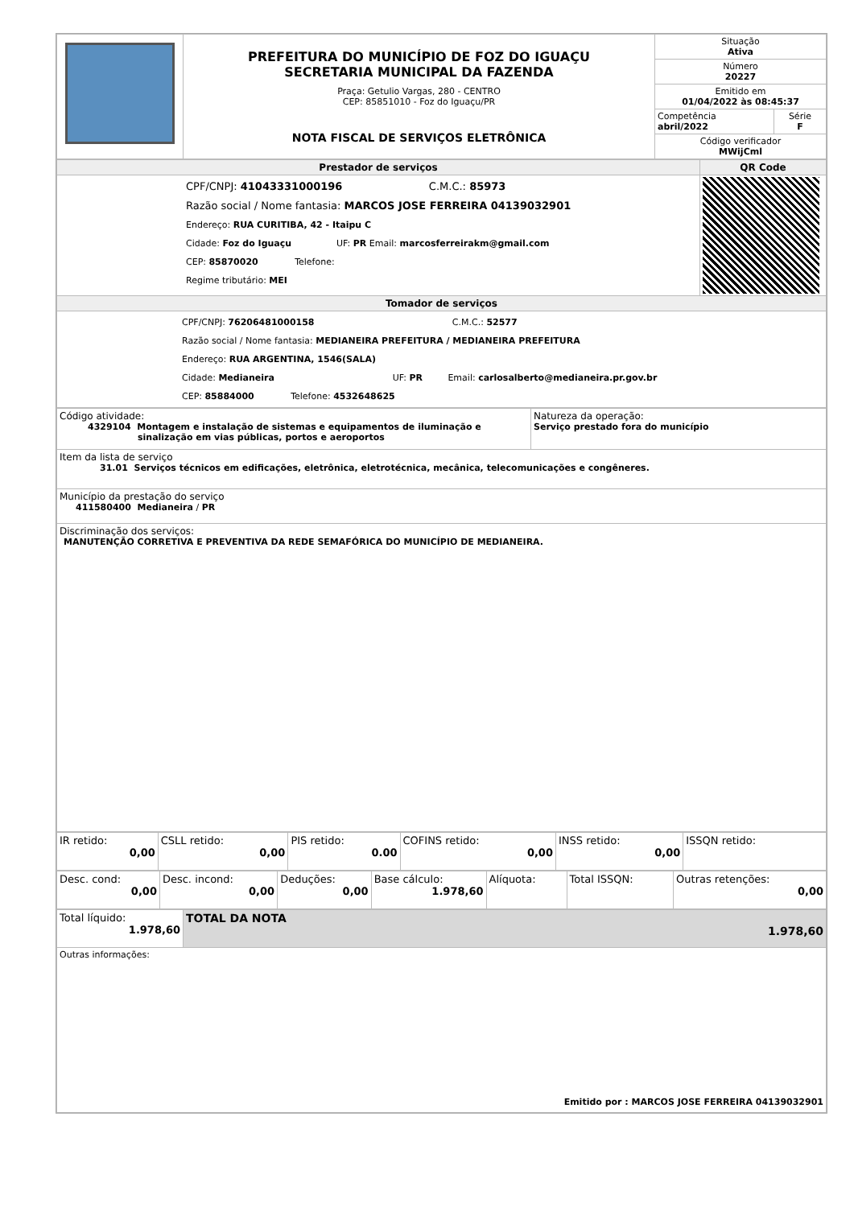| | PREFEITURA DO MUNICÍPIO DE FOZ DO IGUAÇU SECRETARIA MUNICIPAL DA FAZENDA Praça: Getulio Vargas, 280 - CENTRO CEP: 85851010 - Foz do Iguaçu/PR NOTA FISCAL DE SERVIÇOS ELETRÔNICA | Situação Ativa | |
| | | Número 20227 | |
| | | Emitido em 01/04/2022 às 08:45:37 | |
| | | Competência abril/2022 | Série F |
| | | Código verificador MWijCml | |
| Prestador de serviços | QR Code |
| CPF/CNPJ: 41043331000196 C.M.C.: 85973 Razão social / Nome fantasia: MARCOS JOSE FERREIRA 04139032901 Endereço: RUA CURITIBA, 42 - Itaipu C Cidade: Foz do Iguaçu UF: PR Email: marcosferreirakm@gmail.com CEP: 85870020 Telefone: Regime tributário: MEI | |
| Tomador de serviços | |
| CPF/CNPJ: 76206481000158 C.M.C.: 52577 Razão social / Nome fantasia: MEDIANEIRA PREFEITURA / MEDIANEIRA PREFEITURA Endereço: RUA ARGENTINA, 1546(SALA) Cidade: Medianeira UF: PR Email: carlosalberto@medianeira.pr.gov.br CEP: 85884000 Telefone: 4532648625 | |
| Código atividade: 4329104 Montagem e instalação de sistemas e equipamentos de iluminação e sinalização em vias públicas, portos e aeroportos | Natureza da operação: Serviço prestado fora do município |
| Item da lista de serviço 31.01 Serviços técnicos em edificações, eletrônica, eletrotécnica, mecânica, telecomunicações e congêneres. | |
| Município da prestação do serviço 411580400 Medianeira / PR | |
| Discriminação dos serviços: MANUTENÇÃO CORRETIVA E PREVENTIVA DA REDE SEMAFÓRICA DO MUNICÍPIO DE MEDIANEIRA. | |
| IR retido: 0,00 | CSLL retido: 0,00 | PIS retido: 0.00 | COFINS retido: 0,00 | INSS retido: 0,00 | ISSQN retido: |
| Desc. cond: 0,00 | Desc. incond: 0,00 | Deduções: 0,00 | Base cálculo: 1.978,60 | Alíquota: | Total ISSQN: | Outras retenções: 0,00 |
| Total líquido: 1.978,60 | TOTAL DA NOTA 1.978,60 |
| Outras informações: Emitido por : MARCOS JOSE FERREIRA 04139032901 | |